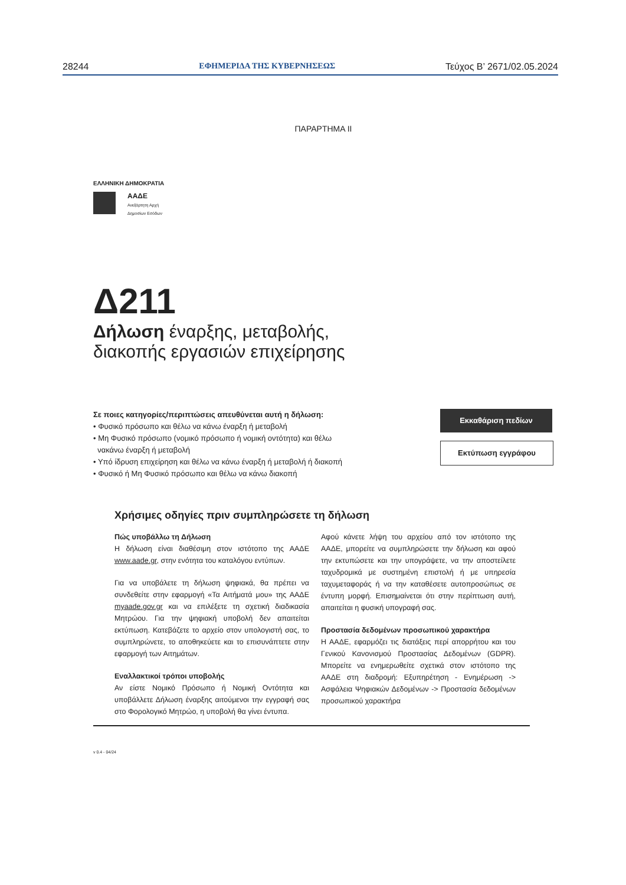28244 ΕΦΗΜΕΡΙΔΑ ΤΗΣ ΚΥΒΕΡΝΗΣΕΩΣ Τεύχος B’ 2671/02.05.2024
ΠΑΡΑΡΤΗΜΑ ΙΙ
ΕΛΛΗΝΙΚΗ ΔΗΜΟΚΡΑΤΙΑ
ΑΑΔΕ
Ανεξάρτητη Αρχή
Δημοσίων Εσόδων
Δ211
Δήλωση έναρξης, μεταβολής,
διακοπής εργασιών επιχείρησης
Σε ποιες κατηγορίες/περιπτώσεις απευθύνεται αυτή η δήλωση:
• Φυσικό πρόσωπο και θέλω να κάνω έναρξη ή μεταβολή
• Μη Φυσικό πρόσωπο (νομικό πρόσωπο ή νομική οντότητα) και θέλω
νακάνω έναρξη ή μεταβολή
• Υπό ίδρυση επιχείρηση και θέλω να κάνω έναρξη ή μεταβολή ή διακοπή
• Φυσικό ή Μη Φυσικό πρόσωπο και θέλω να κάνω διακοπή
Εκκαθάριση πεδίων
Εκτύπωση εγγράφου
Χρήσιμες οδηγίες πριν συμπληρώσετε τη δήλωση
Πώς υποβάλλω τη Δήλωση
Η δήλωση είναι διαθέσιμη στον ιστότοπο της ΑΑΔΕ www.aade.gr, στην ενότητα του καταλόγου εντύπων.
Για να υποβάλετε τη δήλωση ψηφιακά, θα πρέπει να συνδεθείτε στην εφαρμογή «Τα Αιτήματά μου» της ΑΑΔΕ myaade.gov.gr και να επιλέξετε τη σχετική διαδικασία Μητρώου. Για την ψηφιακή υποβολή δεν απαιτείται εκτύπωση. Κατεβάζετε το αρχείο στον υπολογιστή σας, το συμπληρώνετε, το αποθηκεύετε και το επισυνάπτετε στην εφαρμογή των Αιτημάτων.
Εναλλακτικοί τρόποι υποβολής
Αν είστε Νομικό Πρόσωπο ή Νομική Οντότητα και υποβάλλετε Δήλωση έναρξης αιτούμενοι την εγγραφή σας στο Φορολογικό Μητρώο, η υποβολή θα γίνει έντυπα.
Αφού κάνετε λήψη του αρχείου από τον ιστότοπο της ΑΑΔΕ, μπορείτε να συμπληρώσετε την δήλωση και αφού την εκτυπώσετε και την υπογράψετε, να την αποστείλετε ταχυδρομικά με συστημένη επιστολή ή με υπηρεσία ταχυμεταφοράς ή να την καταθέσετε αυτοπροσώπως σε έντυπη μορφή. Επισημαίνεται ότι στην περίπτωση αυτή, απαιτείται η φυσική υπογραφή σας.
Προστασία δεδομένων προσωπικού χαρακτήρα
Η ΑΑΔΕ, εφαρμόζει τις διατάξεις περί απορρήτου και του Γενικού Κανονισμού Προστασίας Δεδομένων (GDPR). Μπορείτε να ενημερωθείτε σχετικά στον ιστότοπο της ΑΑΔΕ στη διαδρομή: Εξυπηρέτηση - Ενημέρωση -> Ασφάλεια Ψηφιακών Δεδομένων -> Προστασία δεδομένων προσωπικού χαρακτήρα
v 0.4 - 04/24